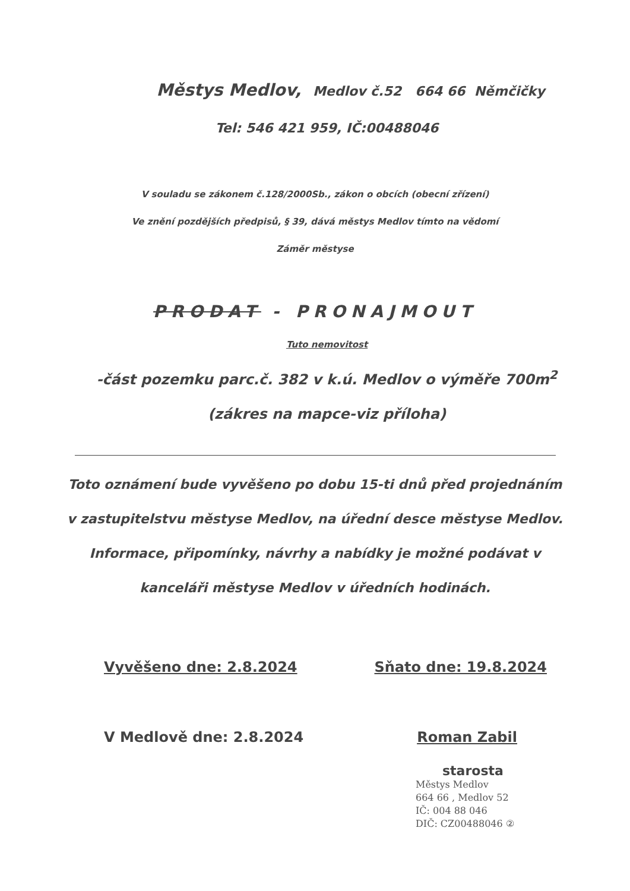Městys Medlov, Medlov č.52 664 66 Němčičky
Tel: 546 421 959, IČ:00488046
V souladu se zákonem č.128/2000Sb., zákon o obcích (obecní zřízení)
Ve znění pozdějších předpisů, § 39, dává městys Medlov tímto na vědomí
Záměr městyse
PRODAT - PRONAJMOUT
Tuto nemovitost
-část pozemku parc.č. 382 v k.ú. Medlov o výměře 700m<sup>2</sup>
(zákres na mapce-viz příloha)
Toto oznámení bude vyvěšeno po dobu 15-ti dnů před projednáním
v zastupitelstvu městyse Medlov, na úřední desce městyse Medlov.
Informace, připomínky, návrhy a nabídky je možné podávat v
kanceláři městyse Medlov v úředních hodinách.
Vyvěšeno dne: 2.8.2024 Sňato dne: 19.8.2024
V Medlově dne: 2.8.2024 Roman Zabil
starosta
Městys Medlov
664 66 , Medlov 52
IČ: 004 88 046
DIČ: CZ00488046 ②